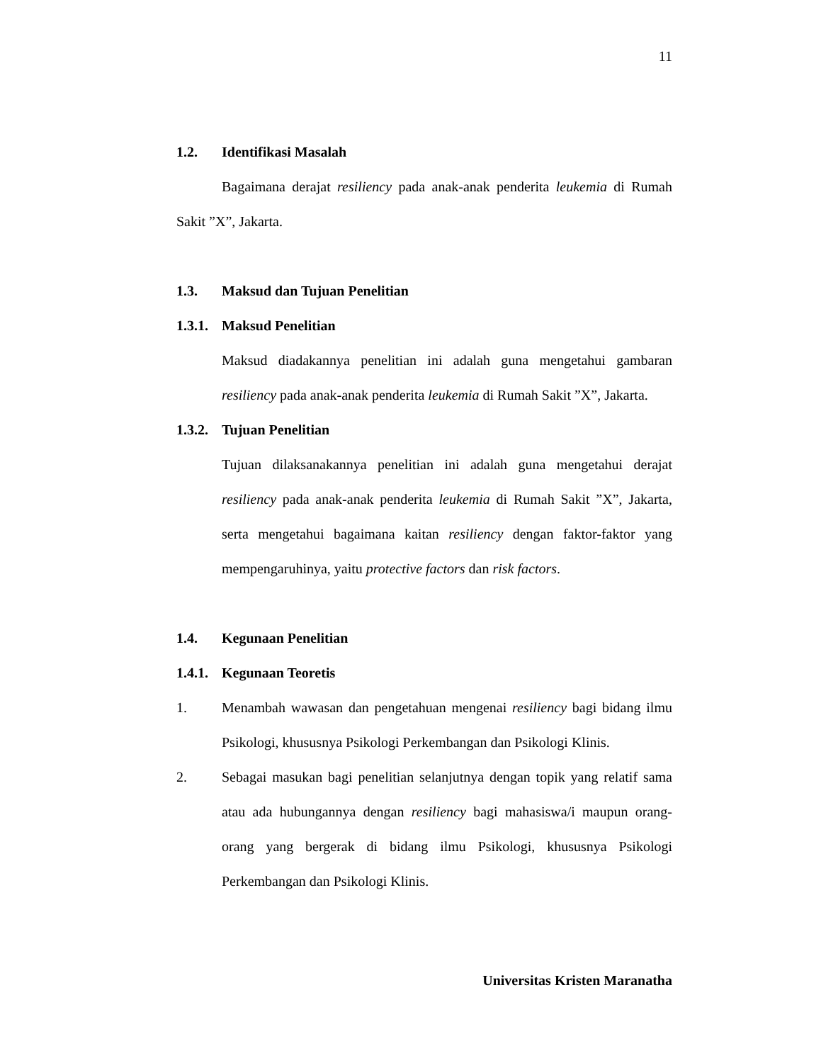11
1.2. Identifikasi Masalah
Bagaimana derajat resiliency pada anak-anak penderita leukemia di Rumah Sakit ”X”, Jakarta.
1.3. Maksud dan Tujuan Penelitian
1.3.1. Maksud Penelitian
Maksud diadakannya penelitian ini adalah guna mengetahui gambaran resiliency pada anak-anak penderita leukemia di Rumah Sakit ”X”, Jakarta.
1.3.2. Tujuan Penelitian
Tujuan dilaksanakannya penelitian ini adalah guna mengetahui derajat resiliency pada anak-anak penderita leukemia di Rumah Sakit ”X”, Jakarta, serta mengetahui bagaimana kaitan resiliency dengan faktor-faktor yang mempengaruhinya, yaitu protective factors dan risk factors.
1.4. Kegunaan Penelitian
1.4.1. Kegunaan Teoretis
1. Menambah wawasan dan pengetahuan mengenai resiliency bagi bidang ilmu Psikologi, khususnya Psikologi Perkembangan dan Psikologi Klinis.
2. Sebagai masukan bagi penelitian selanjutnya dengan topik yang relatif sama atau ada hubungannya dengan resiliency bagi mahasiswa/i maupun orang-orang yang bergerak di bidang ilmu Psikologi, khususnya Psikologi Perkembangan dan Psikologi Klinis.
Universitas Kristen Maranatha